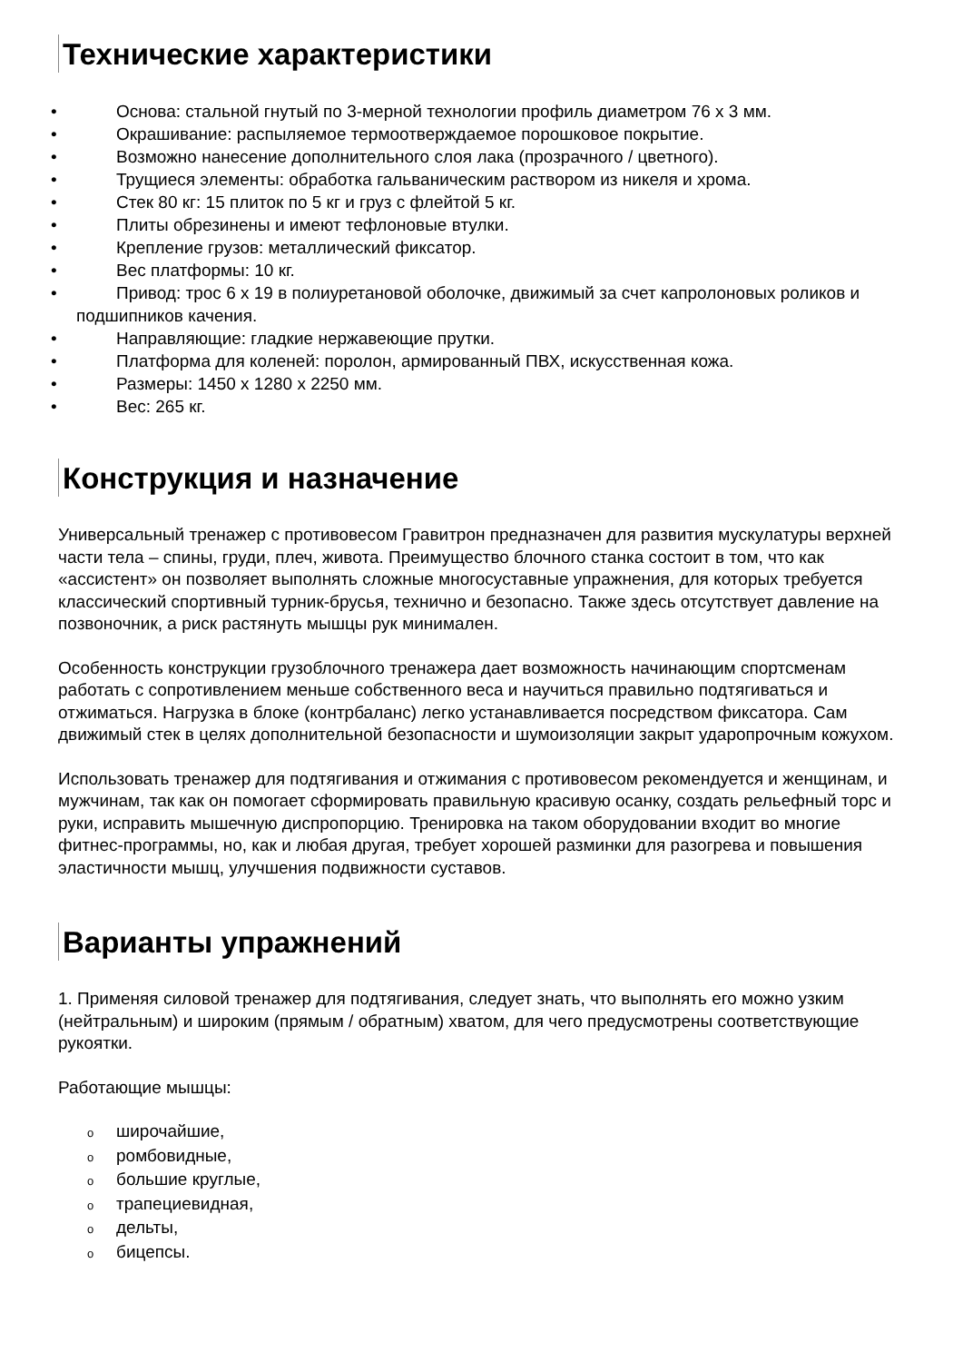Технические характеристики
• Основа: стальной гнутый по 3-мерной технологии профиль диаметром 76 x 3 мм.
• Окрашивание: распыляемое термоотверждаемое порошковое покрытие.
• Возможно нанесение дополнительного слоя лака (прозрачного / цветного).
• Трущиеся элементы: обработка гальваническим раствором из никеля и хрома.
• Стек 80 кг: 15 плиток по 5 кг и груз с флейтой 5 кг.
• Плиты обрезинены и имеют тефлоновые втулки.
• Крепление грузов: металлический фиксатор.
• Вес платформы: 10 кг.
• Привод: трос 6 x 19 в полиуретановой оболочке, движимый за счет капролоновых роликов и подшипников качения.
• Направляющие: гладкие нержавеющие прутки.
• Платформа для коленей: поролон, армированный ПВХ, искусственная кожа.
• Размеры: 1450 x 1280 x 2250 мм.
• Вес: 265 кг.
Конструкция и назначение
Универсальный тренажер с противовесом Гравитрон предназначен для развития мускулатуры верхней части тела – спины, груди, плеч, живота. Преимущество блочного станка состоит в том, что как «ассистент» он позволяет выполнять сложные многосуставные упражнения, для которых требуется классический спортивный турник-брусья, технично и безопасно. Также здесь отсутствует давление на позвоночник, а риск растянуть мышцы рук минимален.
Особенность конструкции грузоблочного тренажера дает возможность начинающим спортсменам работать с сопротивлением меньше собственного веса и научиться правильно подтягиваться и отжиматься. Нагрузка в блоке (контрбаланс) легко устанавливается посредством фиксатора. Сам движимый стек в целях дополнительной безопасности и шумоизоляции закрыт ударопрочным кожухом.
Использовать тренажер для подтягивания и отжимания с противовесом рекомендуется и женщинам, и мужчинам, так как он помогает сформировать правильную красивую осанку, создать рельефный торс и руки, исправить мышечную диспропорцию. Тренировка на таком оборудовании входит во многие фитнес-программы, но, как и любая другая, требует хорошей разминки для разогрева и повышения эластичности мышц, улучшения подвижности суставов.
Варианты упражнений
1. Применяя силовой тренажер для подтягивания, следует знать, что выполнять его можно узким (нейтральным) и широким (прямым / обратным) хватом, для чего предусмотрены соответствующие рукоятки.
Работающие мышцы:
oширочайшие,
oромбовидные,
oбольшие круглые,
oтрапециевидная,
oдельты,
oбицепсы.